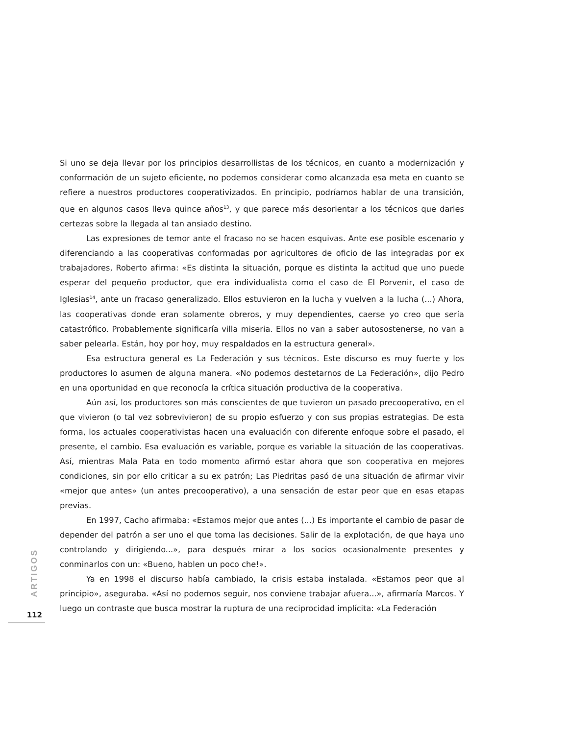Si uno se deja llevar por los principios desarrollistas de los técnicos, en cuanto a modernización y conformación de un sujeto eficiente, no podemos considerar como alcanzada esa meta en cuanto se refiere a nuestros productores cooperativizados. En principio, podríamos hablar de una transición, que en algunos casos lleva quince años<sup>13</sup>, y que parece más desorientar a los técnicos que darles certezas sobre la llegada al tan ansiado destino.
Las expresiones de temor ante el fracaso no se hacen esquivas. Ante ese posible escenario y diferenciando a las cooperativas conformadas por agricultores de oficio de las integradas por ex trabajadores, Roberto afirma: «Es distinta la situación, porque es distinta la actitud que uno puede esperar del pequeño productor, que era individualista como el caso de El Porvenir, el caso de Iglesias<sup>14</sup>, ante un fracaso generalizado. Ellos estuvieron en la lucha y vuelven a la lucha (...) Ahora, las cooperativas donde eran solamente obreros, y muy dependientes, caerse yo creo que sería catastrófico. Probablemente significaría villa miseria. Ellos no van a saber autosostenerse, no van a saber pelearla. Están, hoy por hoy, muy respaldados en la estructura general».
Esa estructura general es La Federación y sus técnicos. Este discurso es muy fuerte y los productores lo asumen de alguna manera. «No podemos destetarnos de La Federación», dijo Pedro en una oportunidad en que reconocía la crítica situación productiva de la cooperativa.
Aún así, los productores son más conscientes de que tuvieron un pasado precooperativo, en el que vivieron (o tal vez sobrevivieron) de su propio esfuerzo y con sus propias estrategias. De esta forma, los actuales cooperativistas hacen una evaluación con diferente enfoque sobre el pasado, el presente, el cambio. Esa evaluación es variable, porque es variable la situación de las cooperativas. Así, mientras Mala Pata en todo momento afirmó estar ahora que son cooperativa en mejores condiciones, sin por ello criticar a su ex patrón; Las Piedritas pasó de una situación de afirmar vivir «mejor que antes» (un antes precooperativo), a una sensación de estar peor que en esas etapas previas.
En 1997, Cacho afirmaba: «Estamos mejor que antes (...) Es importante el cambio de pasar de depender del patrón a ser uno el que toma las decisiones. Salir de la explotación, de que haya uno controlando y dirigiendo...», para después mirar a los socios ocasionalmente presentes y conminarlos con un: «Bueno, hablen un poco che!».
Ya en 1998 el discurso había cambiado, la crisis estaba instalada. «Estamos peor que al principio», aseguraba. «Así no podemos seguir, nos conviene trabajar afuera...», afirmaría Marcos. Y luego un contraste que busca mostrar la ruptura de una reciprocidad implícita: «La Federación
ARTIGOS
112